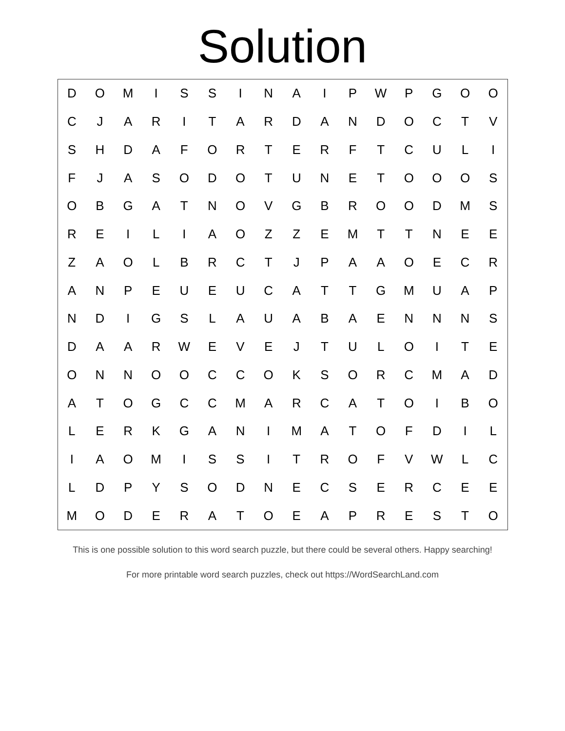Solution
| D | O | M | I | S | S | I | N | A | I | P | W | P | G | O | O |
| C | J | A | R | I | T | A | R | D | A | N | D | O | C | T | V |
| S | H | D | A | F | O | R | T | E | R | F | T | C | U | L | I |
| F | J | A | S | O | D | O | T | U | N | E | T | O | O | O | S |
| O | B | G | A | T | N | O | V | G | B | R | O | O | D | M | S |
| R | E | I | L | I | A | O | Z | Z | E | M | T | T | N | E | E |
| Z | A | O | L | B | R | C | T | J | P | A | A | O | E | C | R |
| A | N | P | E | U | E | U | C | A | T | T | G | M | U | A | P |
| N | D | I | G | S | L | A | U | A | B | A | E | N | N | N | S |
| D | A | A | R | W | E | V | E | J | T | U | L | O | I | T | E |
| O | N | N | O | O | C | C | O | K | S | O | R | C | M | A | D |
| A | T | O | G | C | C | M | A | R | C | A | T | O | I | B | O |
| L | E | R | K | G | A | N | I | M | A | T | O | F | D | I | L |
| I | A | O | M | I | S | S | I | T | R | O | F | V | W | L | C |
| L | D | P | Y | S | O | D | N | E | C | S | E | R | C | E | E |
| M | O | D | E | R | A | T | O | E | A | P | R | E | S | T | O |
This is one possible solution to this word search puzzle, but there could be several others. Happy searching!
For more printable word search puzzles, check out https://WordSearchLand.com